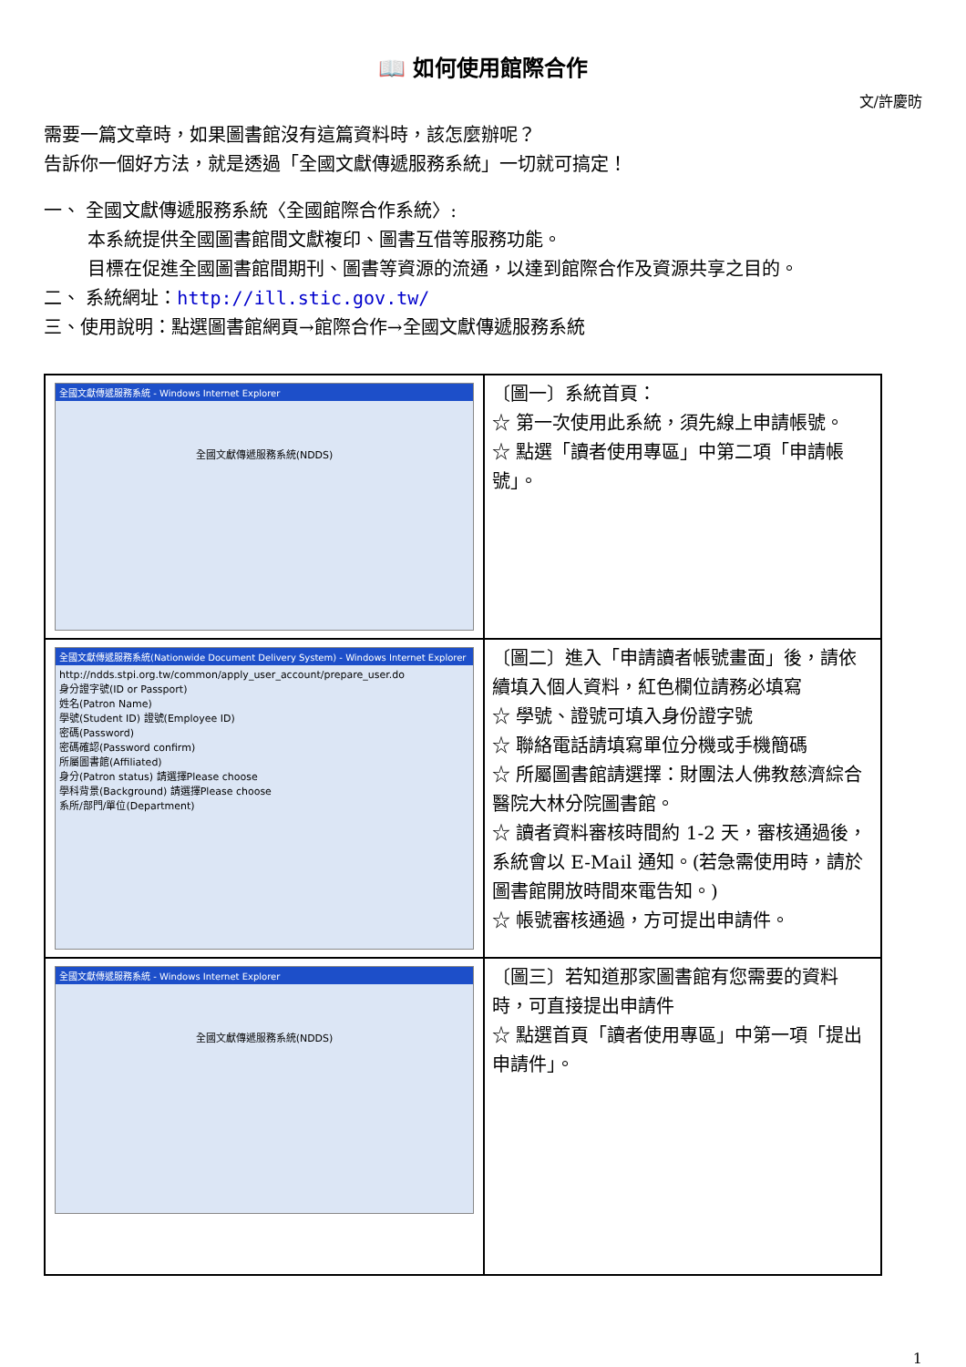📖 如何使用館際合作
文/許慶昉
需要一篇文章時，如果圖書館沒有這篇資料時，該怎麼辦呢？
告訴你一個好方法，就是透過「全國文獻傳遞服務系統」一切就可搞定！
一、 全國文獻傳遞服務系統〈全國館際合作系統〉:
本系統提供全國圖書館間文獻複印、圖書互借等服務功能。
目標在促進全國圖書館間期刊、圖書等資源的流通，以達到館際合作及資源共享之目的。
二、 系統網址：http://ill.stic.gov.tw/
三、使用說明：點選圖書館網頁→館際合作→全國文獻傳遞服務系統
| 全國文獻傳遞服務系統 - Windows Internet Explorer 全國文獻傳遞服務系統(NDDS) | 〔圖一〕系統首頁： ☆ 第一次使用此系統，須先線上申請帳號。 ☆ 點選「讀者使用專區」中第二項「申請帳號」。 |
| 全國文獻傳遞服務系統(Nationwide Document Delivery System) - Windows Internet Explorer http://ndds.stpi.org.tw/common/apply_user_account/prepare_user.do 身分證字號(ID or Passport) 姓名(Patron Name) 學號(Student ID) 證號(Employee ID) 密碼(Password) 密碼確認(Password confirm) 所屬圖書館(Affiliated) 身分(Patron status) 請選擇Please choose 學科背景(Background) 請選擇Please choose 系所/部門/單位(Department) | 〔圖二〕進入「申請讀者帳號畫面」後，請依續填入個人資料，紅色欄位請務必填寫 ☆ 學號、證號可填入身份證字號 ☆ 聯絡電話請填寫單位分機或手機簡碼 ☆ 所屬圖書館請選擇：財團法人佛教慈濟綜合醫院大林分院圖書館。 ☆ 讀者資料審核時間約 1-2 天，審核通過後，系統會以 E-Mail 通知。(若急需使用時，請於圖書館開放時間來電告知。) ☆ 帳號審核通過，方可提出申請件。 |
| 全國文獻傳遞服務系統 - Windows Internet Explorer 全國文獻傳遞服務系統(NDDS) | 〔圖三〕若知道那家圖書館有您需要的資料時，可直接提出申請件 ☆ 點選首頁「讀者使用專區」中第一項「提出申請件」。 |
1